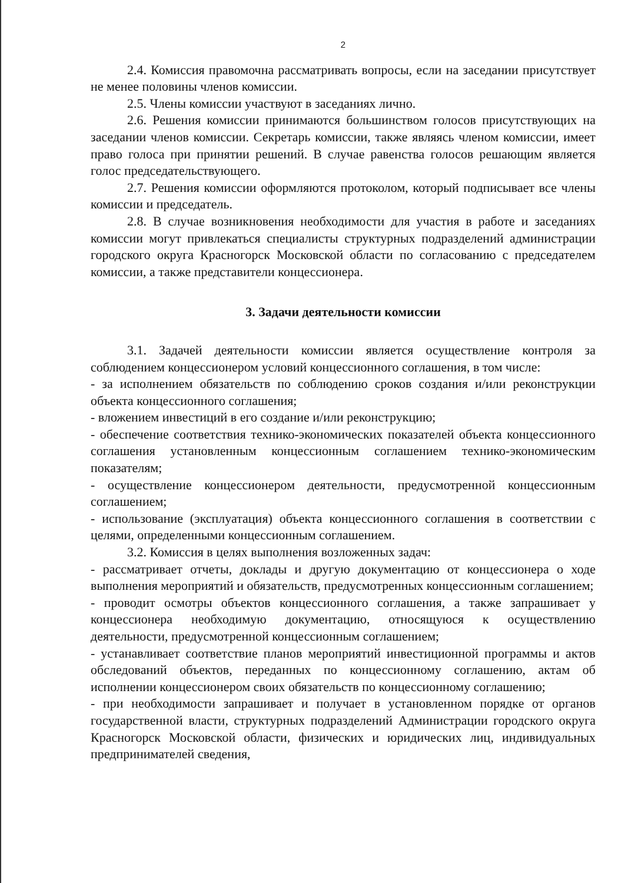2
2.4. Комиссия правомочна рассматривать вопросы, если на заседании присутствует не менее половины членов комиссии.
2.5. Члены комиссии участвуют в заседаниях лично.
2.6. Решения комиссии принимаются большинством голосов присутствующих на заседании членов комиссии. Секретарь комиссии, также являясь членом комиссии, имеет право голоса при принятии решений. В случае равенства голосов решающим является голос председательствующего.
2.7. Решения комиссии оформляются протоколом, который подписывает все члены комиссии и председатель.
2.8. В случае возникновения необходимости для участия в работе и заседаниях комиссии могут привлекаться специалисты структурных подразделений администрации городского округа Красногорск Московской области по согласованию с председателем комиссии, а также представители концессионера.
3. Задачи деятельности комиссии
3.1. Задачей деятельности комиссии является осуществление контроля за соблюдением концессионером условий концессионного соглашения, в том числе:
- за исполнением обязательств по соблюдению сроков создания и/или реконструкции объекта концессионного соглашения;
- вложением инвестиций в его создание и/или реконструкцию;
- обеспечение соответствия технико-экономических показателей объекта концессионного соглашения установленным концессионным соглашением технико-экономическим показателям;
- осуществление концессионером деятельности, предусмотренной концессионным соглашением;
- использование (эксплуатация) объекта концессионного соглашения в соответствии с целями, определенными концессионным соглашением.
3.2. Комиссия в целях выполнения возложенных задач:
- рассматривает отчеты, доклады и другую документацию от концессионера о ходе выполнения мероприятий и обязательств, предусмотренных концессионным соглашением;
- проводит осмотры объектов концессионного соглашения, а также запрашивает у концессионера необходимую документацию, относящуюся к осуществлению деятельности, предусмотренной концессионным соглашением;
- устанавливает соответствие планов мероприятий инвестиционной программы и актов обследований объектов, переданных по концессионному соглашению, актам об исполнении концессионером своих обязательств по концессионному соглашению;
- при необходимости запрашивает и получает в установленном порядке от органов государственной власти, структурных подразделений Администрации городского округа Красногорск Московской области, физических и юридических лиц, индивидуальных предпринимателей сведения,